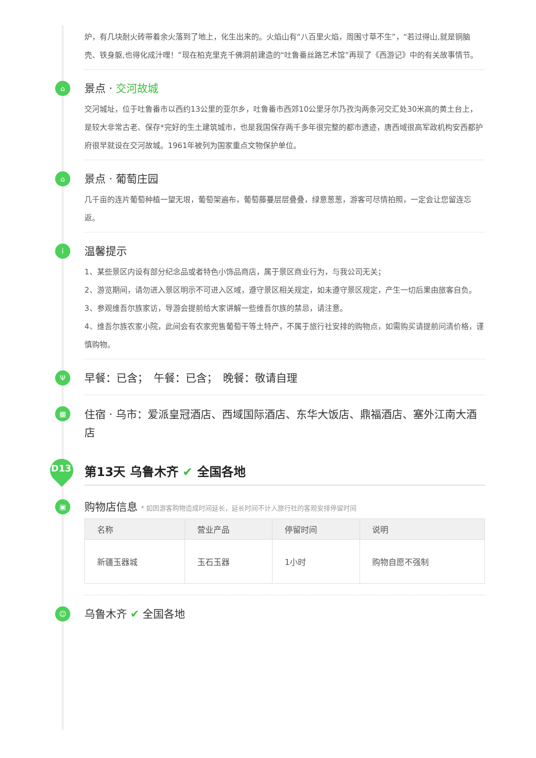炉，有几块耐火砖带着余火落到了地上，化生出来的。火焰山有“八百里火焰，周围寸草不生”，“若过得山,就是铜脑壳、铁身躯,也得化成汁哩！”现在柏克里克千佛洞前建造的“吐鲁番丝路艺术馆”再现了《西游记》中的有关故事情节。
⌂
景点 · 交河故城
交河城址，位于吐鲁番市以西约13公里的亚尔乡，吐鲁番市西郊10公里牙尔乃孜沟两条河交汇处30米高的黄土台上，是较大非常古老、保存*完好的生土建筑城市，也是我国保存两千多年很完整的都市遗迹，唐西域很高军政机构安西都护府很早就设在交河故城。1961年被列为国家重点文物保护单位。
⌂
景点 · 葡萄庄园
几千亩的连片葡萄种植一望无垠，葡萄架遍布，葡萄藤蔓层层叠叠，绿意葱葱，游客可尽情拍照，一定会让您留连忘返。
i
温馨提示
1、某些景区内设有部分纪念品或者特色小饰品商店，属于景区商业行为，与我公司无关；
2、游览期间，请勿进入景区明示不可进入区域，遵守景区相关规定，如未遵守景区规定，产生一切后果由旅客自负。
3、参观维吾尔族家访，导游会提前给大家讲解一些维吾尔族的禁忌，请注意。
4、维吾尔族农家小院，此间会有农家兜售葡萄干等土特产，不属于旅行社安排的购物点，如需购买请提前问清价格，谨慎购物。
Ψ
早餐：已含；　午餐：已含；　晚餐：敬请自理
▦
住宿 · 乌市：爱派皇冠酒店、西域国际酒店、东华大饭店、鼎福酒店、塞外江南大酒店
D13
第13天 乌鲁木齐 ✔ 全国各地
▣
购物店信息 * 如因游客购物造成时间延长，延长时间不计入旅行社的客观安排停留时间
| 名称 | 营业产品 | 停留时间 | 说明 |
| --- | --- | --- | --- |
| 新疆玉器城 | 玉石玉器 | 1小时 | 购物自愿不强制 |
☺
乌鲁木齐 ✔ 全国各地